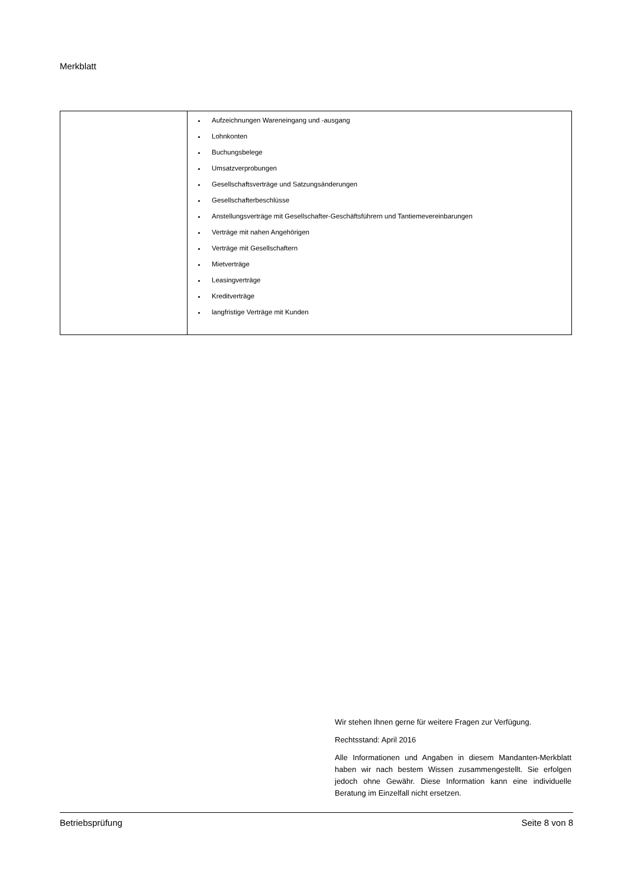Merkblatt
| | Aufzeichnungen Wareneingang und -ausgang Lohnkonten Buchungsbelege Umsatzverprobungen Gesellschaftsverträge und Satzungsänderungen Gesellschafterbeschlüsse Anstellungsverträge mit Gesellschafter-Geschäftsführern und Tantiemevereinbarungen Verträge mit nahen Angehörigen Verträge mit Gesellschaftern Mietverträge Leasingverträge Kreditverträge langfristige Verträge mit Kunden |
Wir stehen Ihnen gerne für weitere Fragen zur Verfügung.
Rechtsstand: April 2016
Alle Informationen und Angaben in diesem Mandanten-Merkblatt haben wir nach bestem Wissen zusammengestellt. Sie erfolgen jedoch ohne Gewähr. Diese Information kann eine individuelle Beratung im Einzelfall nicht ersetzen.
Betriebsprüfung Seite 8 von 8